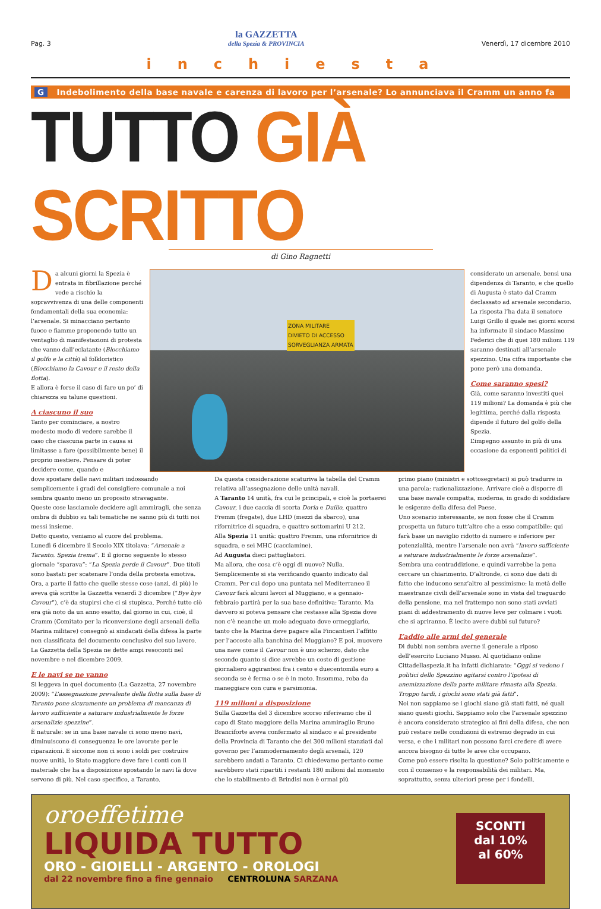Pag. 3
la GAZZETTA
della Spezia & PROVINCIA
Venerdì, 17 dicembre 2010
inchiesta
G Indebolimento della base navale e carenza di lavoro per l’arsenale? Lo annunciava il Cramm un anno fa
TUTTO GIÀ SCRITTO
di Gino Ragnetti
Da alcuni giorni la Spezia è entrata in fibrillazione perché vede a rischio la sopravvivenza di una delle componenti fondamentali della sua economia: l’arsenale. Si minacciano pertanto fuoco e fiamme proponendo tutto un ventaglio di manifestazioni di protesta che vanno dall’eclatante (Blocchiamo il golfo e la città) al folkloristico (Blocchiamo la Cavour e il resto della flotta).
E allora è forse il caso di fare un po’ di chiarezza su talune questioni.
A ciascuno il suo
Tanto per cominciare, a nostro modesto modo di vedere sarebbe il caso che ciascuna parte in causa si limitasse a fare (possibilmente bene) il proprio mestiere. Pensare di poter decidere come, quando e
ZONA MILITARE
DIVIETO DI ACCESSO
SORVEGLIANZA ARMATA
considerato un arsenale, bensì una dipendenza di Taranto, e che quello di Augusta è stato dal Cramm declassato ad arsenale secondario.
La risposta l’ha data il senatore Luigi Grillo il quale nei giorni scorsi ha informato il sindaco Massimo Federici che di quei 180 milioni 119 saranno destinati all’arsenale spezzino. Una cifra importante che pone però una domanda.
Come saranno spesi?
Già, come saranno investiti quei 119 milioni? La domanda è più che legittima, perché dalla risposta dipende il futuro del golfo della Spezia.
L’impegno assunto in più di una occasione da esponenti politici di
dove spostare delle navi militari indossando semplicemente i gradi del consigliere comunale a noi sembra quanto meno un proposito stravagante.
Queste cose lasciamole decidere agli ammiragli, che senza ombra di dubbio su tali tematiche ne sanno più di tutti noi messi insieme.
Detto questo, veniamo al cuore del problema.
Lunedì 6 dicembre il Secolo XIX titolava: “Arsenale a Taranto. Spezia trema”. E il giorno seguente lo stesso giornale “sparava”: “La Spezia perde il Cavour”. Due titoli sono bastati per scatenare l’onda della protesta emotiva. Ora, a parte il fatto che quelle stesse cose (anzi, di più) le aveva già scritte la Gazzetta venerdì 3 dicembre (“Bye bye Cavour”), c’è da stupirsi che ci si stupisca. Perché tutto ciò era già noto da un anno esatto, dal giorno in cui, cioè, il Cramm (Comitato per la riconversione degli arsenali della Marina militare) consegnò ai sindacati della difesa la parte non classificata del documento conclusivo del suo lavoro. La Gazzetta della Spezia ne dette ampi resoconti nel novembre e nel dicembre 2009.
E le navi se ne vanno
Si leggeva in quel documento (La Gazzetta, 27 novembre 2009): “L’assegnazione prevalente della flotta sulla base di Taranto pone sicuramente un problema di mancanza di lavoro sufficiente a saturare industrialmente le forze arsenalizie spezzine”.
È naturale: se in una base navale ci sono meno navi, diminuiscono di conseguenza le ore lavorate per le riparazioni. E siccome non ci sono i soldi per costruire nuove unità, lo Stato maggiore deve fare i conti con il materiale che ha a disposizione spostando le navi là dove servono di più. Nel caso specifico, a Taranto.
Da questa considerazione scaturiva la tabella del Cramm relativa all’assegnazione delle unità navali.
A Taranto 14 unità, fra cui le principali, e cioè la portaerei Cavour, i due caccia di scorta Doria e Duilio, quattro Fremm (fregate), due LHD (mezzi da sbarco), una rifornitrice di squadra, e quattro sottomarini U 212.
Alla Spezia 11 unità: quattro Fremm, una rifornitrice di squadra, e sei MHC (cacciamine).
Ad Augusta dieci pattugliatori.
Ma allora, che cosa c’è oggi di nuovo? Nulla. Semplicemente si sta verificando quanto indicato dal Cramm. Per cui dopo una puntata nel Mediterraneo il Cavour farà alcuni lavori al Muggiano, e a gennaio-febbraio partirà per la sua base definitiva: Taranto. Ma davvero si poteva pensare che restasse alla Spezia dove non c’è neanche un molo adeguato dove ormeggiarlo, tanto che la Marina deve pagare alla Fincantieri l’affitto per l’accosto alla banchina del Muggiano? E poi, muovere una nave come il Cavour non è uno scherzo, dato che secondo quanto si dice avrebbe un costo di gestione giornaliero aggirantesi fra i cento e duecentomila euro a seconda se è ferma o se è in moto. Insomma, roba da maneggiare con cura e parsimonia.
119 milioni a disposizione
Sulla Gazzetta del 3 dicembre scorso riferivamo che il capo di Stato maggiore della Marina ammiraglio Bruno Branciforte aveva confermato al sindaco e al presidente della Provincia di Taranto che dei 300 milioni stanziati dal governo per l’ammodernamento degli arsenali, 120 sarebbero andati a Taranto. Ci chiedevamo pertanto come sarebbero stati ripartiti i restanti 180 milioni dal momento che lo stabilimento di Brindisi non è ormai più
primo piano (ministri e sottosegretari) si può tradurre in una parola: razionalizzazione. Arrivare cioè a disporre di una base navale compatta, moderna, in grado di soddisfare le esigenze della difesa del Paese.
Uno scenario interessante, se non fosse che il Cramm prospetta un futuro tutt’altro che a esso compatibile: qui farà base un naviglio ridotto di numero e inferiore per potenzialità, mentre l’arsenale non avrà “lavoro sufficiente a saturare industrialmente le forze arsenalizie”.
Sembra una contraddizione, e quindi varrebbe la pena cercare un chiarimento. D’altronde, ci sono due dati di fatto che inducono senz’altro al pessimismo: la metà delle maestranze civili dell’arsenale sono in vista del traguardo della pensione, ma nel frattempo non sono stati avviati piani di addestramento di nuove leve per colmare i vuoti che si apriranno. È lecito avere dubbi sul futuro?
L’addio alle armi del generale
Di dubbi non sembra averne il generale a riposo dell’esercito Luciano Musso. Al quotidiano online Cittadellaspezia.it ha infatti dichiarato: “Oggi si vedono i politici dello Spezzino agitarsi contro l’ipotesi di anemizzazione della parte militare rimasta alla Spezia. Troppo tardi, i giochi sono stati già fatti”.
Noi non sappiamo se i giochi siano già stati fatti, né quali siano questi giochi. Sappiamo solo che l’arsenale spezzino è ancora considerato strategico ai fini della difesa, che non può restare nelle condizioni di estremo degrado in cui versa, e che i militari non possono farci credere di avere ancora bisogno di tutte le aree che occupano.
Come può essere risolta la questione? Solo politicamente e con il consenso e la responsabilità dei militari. Ma, soprattutto, senza ulteriori prese per i fondelli.
oroeffetime
LIQUIDA TUTTO
ORO - GIOIELLI - ARGENTO - OROLOGI
dal 22 novembre fino a fine gennaio CENTROLUNA SARZANA
SCONTI
dal 10%
al 60%